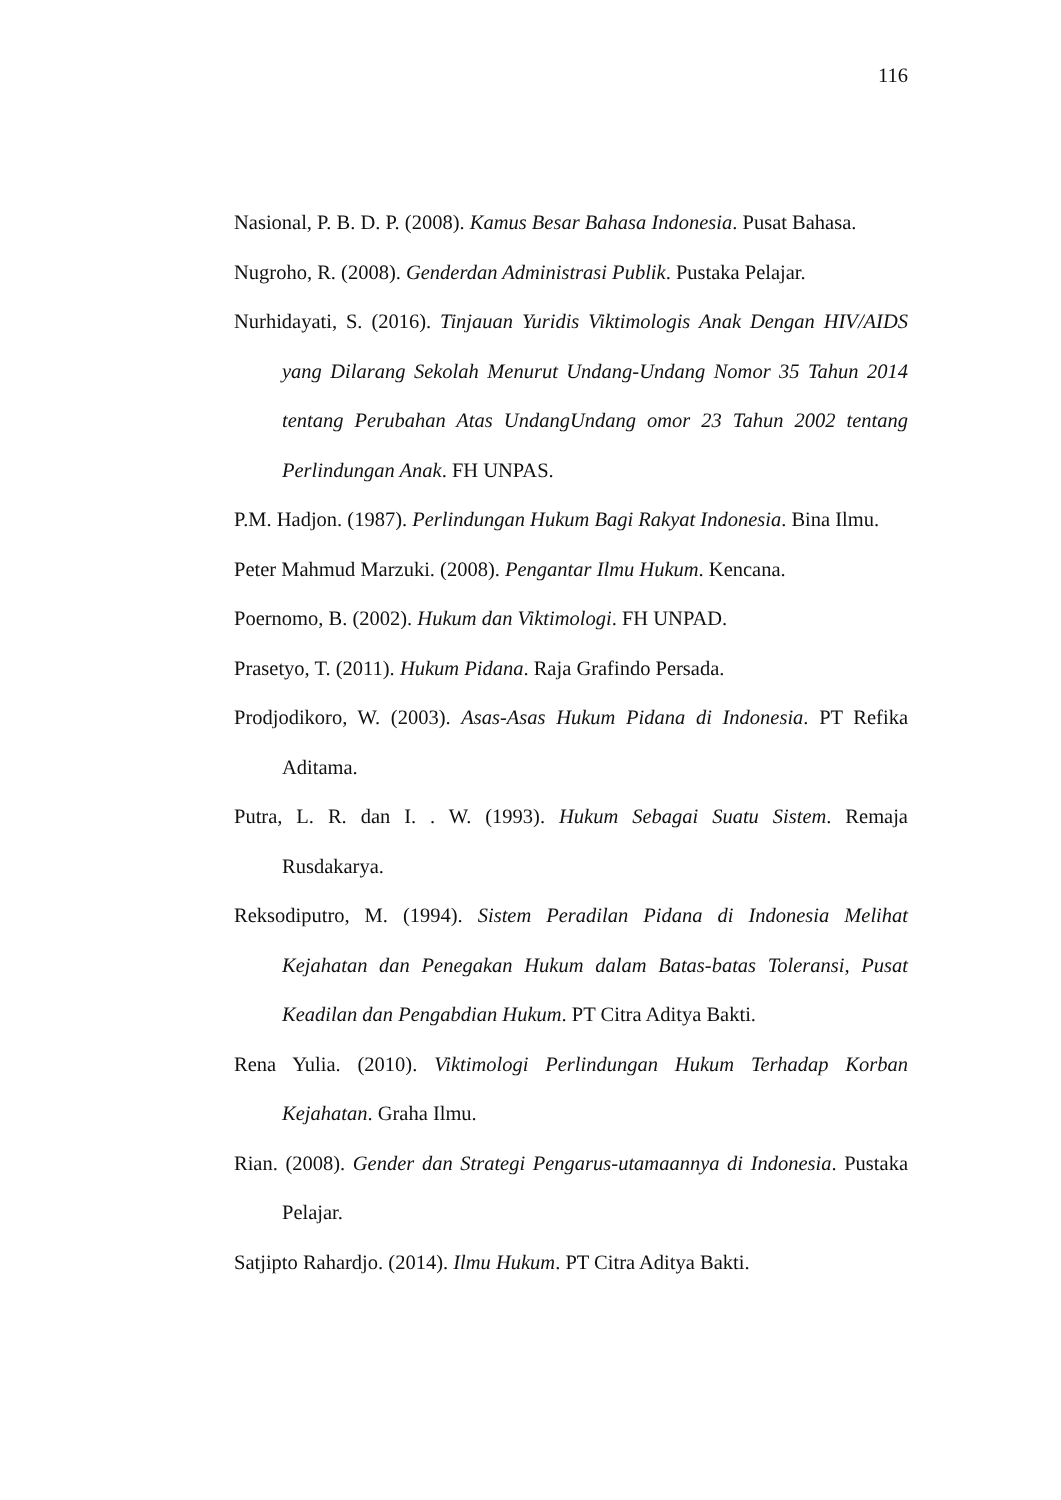116
Nasional, P. B. D. P. (2008). Kamus Besar Bahasa Indonesia. Pusat Bahasa.
Nugroho, R. (2008). Genderdan Administrasi Publik. Pustaka Pelajar.
Nurhidayati, S. (2016). Tinjauan Yuridis Viktimologis Anak Dengan HIV/AIDS yang Dilarang Sekolah Menurut Undang-Undang Nomor 35 Tahun 2014 tentang Perubahan Atas UndangUndang omor 23 Tahun 2002 tentang Perlindungan Anak. FH UNPAS.
P.M. Hadjon. (1987). Perlindungan Hukum Bagi Rakyat Indonesia. Bina Ilmu.
Peter Mahmud Marzuki. (2008). Pengantar Ilmu Hukum. Kencana.
Poernomo, B. (2002). Hukum dan Viktimologi. FH UNPAD.
Prasetyo, T. (2011). Hukum Pidana. Raja Grafindo Persada.
Prodjodikoro, W. (2003). Asas-Asas Hukum Pidana di Indonesia. PT Refika Aditama.
Putra, L. R. dan I. . W. (1993). Hukum Sebagai Suatu Sistem. Remaja Rusdakarya.
Reksodiputro, M. (1994). Sistem Peradilan Pidana di Indonesia Melihat Kejahatan dan Penegakan Hukum dalam Batas-batas Toleransi, Pusat Keadilan dan Pengabdian Hukum. PT Citra Aditya Bakti.
Rena Yulia. (2010). Viktimologi Perlindungan Hukum Terhadap Korban Kejahatan. Graha Ilmu.
Rian. (2008). Gender dan Strategi Pengarus-utamaannya di Indonesia. Pustaka Pelajar.
Satjipto Rahardjo. (2014). Ilmu Hukum. PT Citra Aditya Bakti.